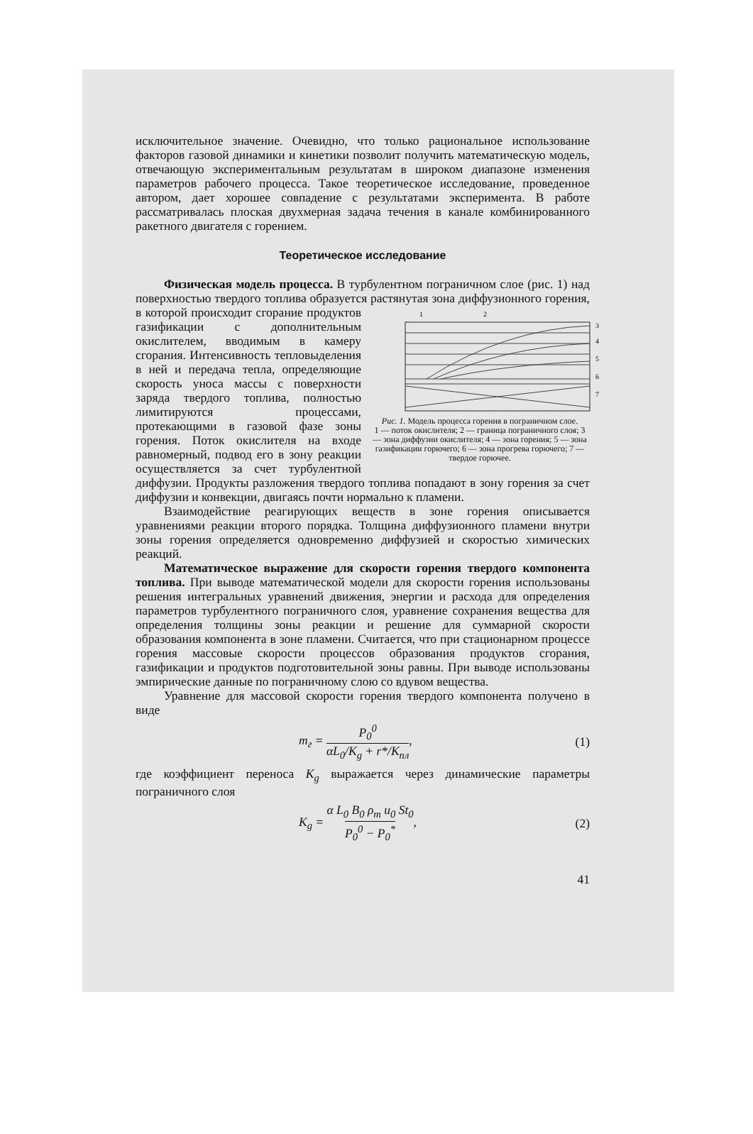исключительное значение. Очевидно, что только рациональное использование факторов газовой динамики и кинетики позволит получить математическую модель, отвечающую экспериментальным результатам в широком диапазоне изменения параметров рабочего процесса. Такое теоретическое исследование, проведенное автором, дает хорошее совпадение с результатами эксперимента. В работе рассматривалась плоская двухмерная задача течения в канале комбинированного ракетного двигателя с горением.
Теоретическое исследование
Физическая модель процесса. В турбулентном пограничном слое (рис. 1) над поверхностью твердого топлива образуется растянутая зона диффузионного горения, в которой происходит сгорание продуктов
1
2
3
4
5
6
7
Рис. 1. Модель процесса горения в пограничном слое.
1 — поток окислителя; 2 — граница пограничного слоя; 3 — зона диффузии окислителя; 4 — зона горения; 5 — зона газификации горючего; 6 — зона прогрева горючего; 7 — твердое горючее. газификации с дополнительным окислителем, вводимым в камеру сгорания. Интенсивность тепловыделения в ней и передача тепла, определяющие скорость уноса массы с поверхности заряда твердого топлива, полностью лимитируются процессами, протекающими в газовой фазе зоны горения. Поток окислителя на входе равномерный, подвод его в зону реакции осуществляется за счет турбулентной диффузии. Продукты разложения твердого топлива попадают в зону горения за счет диффузии и конвекции, двигаясь почти нормально к пламени.
Взаимодействие реагирующих веществ в зоне горения описывается уравнениями реакции второго порядка. Толщина диффузионного пламени внутри зоны горения определяется одновременно диффузией и скоростью химических реакций.
Математическое выражение для скорости горения твердого компонента топлива. При выводе математической модели для скорости горения использованы решения интегральных уравнений движения, энергии и расхода для определения параметров турбулентного пограничного слоя, уравнение сохранения вещества для определения толщины зоны реакции и решение для суммарной скорости образования компонента в зоне пламени. Считается, что при стационарном процессе горения массовые скорости процессов образования продуктов сгорания, газификации и продуктов подготовительной зоны равны. При выводе использованы эмпирические данные по пограничному слою со вдувом вещества.
Уравнение для массовой скорости горения твердого компонента получено в виде
m<sub>г</sub> = P<sub>0</sub><sup>0</sup> αL<sub>0</sub>/K<sub>g</sub> + r*/K<sub>пл</sub>, (1)
где коэффициент переноса K<sub>g</sub> выражается через динамические параметры пограничного слоя
K<sub>g</sub> = α L<sub>0</sub> B<sub>0</sub> ρ<sub>т</sub> u<sub>0</sub> St<sub>0</sub> P<sub>0</sub><sup>0</sup> − P<sub>0</sub><sup>*</sup>, (2)
41